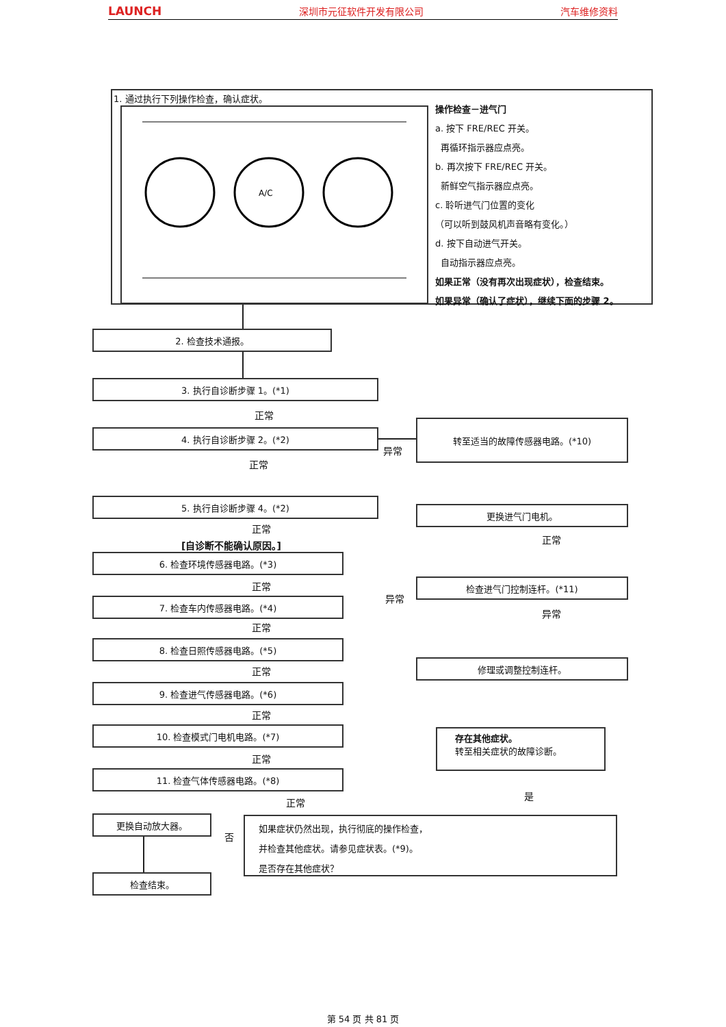LAUNCH 深圳市元征软件开发有限公司 汽车维修资料
1. 通过执行下列操作检查，确认症状。
A/C
操作检查－进气门
a. 按下 FRE/REC 开关。
再循环指示器应点亮。
b. 再次按下 FRE/REC 开关。
新鲜空气指示器应点亮。
c. 聆听进气门位置的变化
（可以听到鼓风机声音略有变化。）
d. 按下自动进气开关。
自动指示器应点亮。
如果正常（没有再次出现症状），检查结束。
如果异常（确认了症状），继续下面的步骤 2。
2. 检查技术通报。
3. 执行自诊断步骤 1。(*1)
正常
4. 执行自诊断步骤 2。(*2)
异常
转至适当的故障传感器电路。(*10)
正常
5. 执行自诊断步骤 4。(*2)
正常
[自诊断不能确认原因。]
更换进气门电机。
正常
6. 检查环境传感器电路。(*3)
正常 检查进气门控制连杆。(*11)
异常
7. 检查车内传感器电路。(*4)
异常
正常
8. 检查日照传感器电路。(*5)
修理或调整控制连杆。
正常
9. 检查进气传感器电路。(*6)
正常
存在其他症状。
转至相关症状的故障诊断。
10. 检查模式门电机电路。(*7)
正常
11. 检查气体传感器电路。(*8)
是
正常
更换自动放大器。
否
如果症状仍然出现，执行彻底的操作检查，
并检查其他症状。请参见症状表。(*9)。
是否存在其他症状？
检查结束。
第 54 页 共 81 页